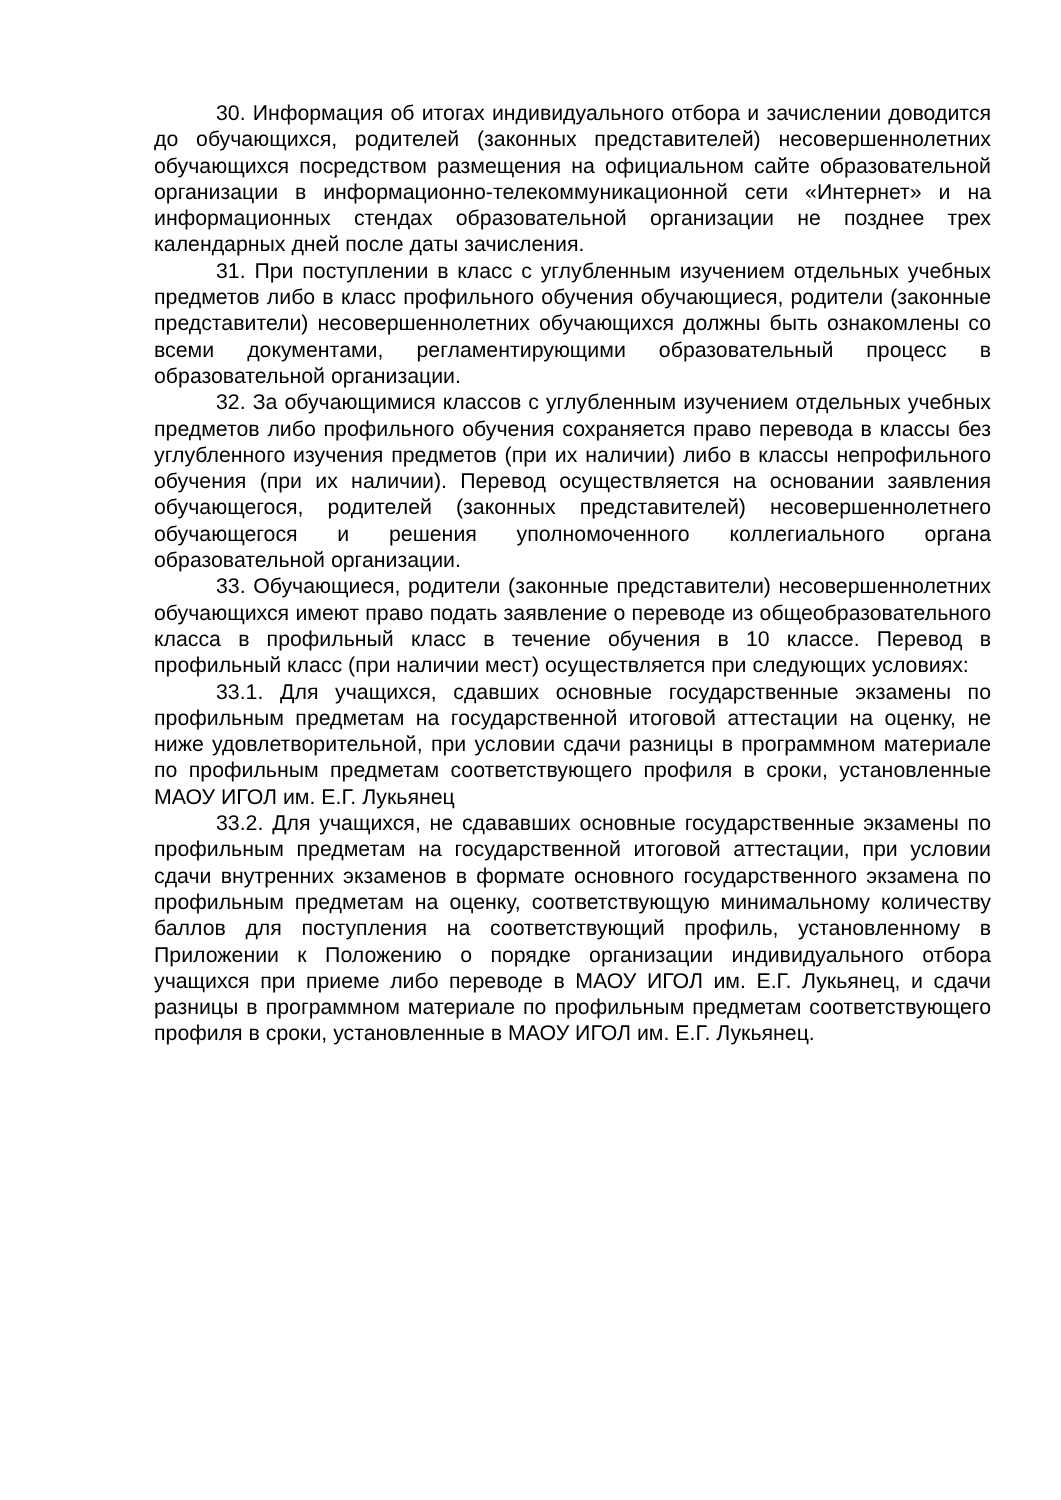30. Информация об итогах индивидуального отбора и зачислении доводится до обучающихся, родителей (законных представителей) несовершеннолетних обучающихся посредством размещения на официальном сайте образовательной организации в информационно-телекоммуникационной сети «Интернет» и на информационных стендах образовательной организации не позднее трех календарных дней после даты зачисления.
31. При поступлении в класс с углубленным изучением отдельных учебных предметов либо в класс профильного обучения обучающиеся, родители (законные представители) несовершеннолетних обучающихся должны быть ознакомлены со всеми документами, регламентирующими образовательный процесс в образовательной организации.
32. За обучающимися классов с углубленным изучением отдельных учебных предметов либо профильного обучения сохраняется право перевода в классы без углубленного изучения предметов (при их наличии) либо в классы непрофильного обучения (при их наличии). Перевод осуществляется на основании заявления обучающегося, родителей (законных представителей) несовершеннолетнего обучающегося и решения уполномоченного коллегиального органа образовательной организации.
33. Обучающиеся, родители (законные представители) несовершеннолетних обучающихся имеют право подать заявление о переводе из общеобразовательного класса в профильный класс в течение обучения в 10 классе. Перевод в профильный класс (при наличии мест) осуществляется при следующих условиях:
33.1. Для учащихся, сдавших основные государственные экзамены по профильным предметам на государственной итоговой аттестации на оценку, не ниже удовлетворительной, при условии сдачи разницы в программном материале по профильным предметам соответствующего профиля в сроки, установленные МАОУ ИГОЛ им. Е.Г. Лукьянец
33.2. Для учащихся, не сдававших основные государственные экзамены по профильным предметам на государственной итоговой аттестации, при условии сдачи внутренних экзаменов в формате основного государственного экзамена по профильным предметам на оценку, соответствующую минимальному количеству баллов для поступления на соответствующий профиль, установленному в Приложении к Положению о порядке организации индивидуального отбора учащихся при приеме либо переводе в МАОУ ИГОЛ им. Е.Г. Лукьянец, и сдачи разницы в программном материале по профильным предметам соответствующего профиля в сроки, установленные в МАОУ ИГОЛ им. Е.Г. Лукьянец.